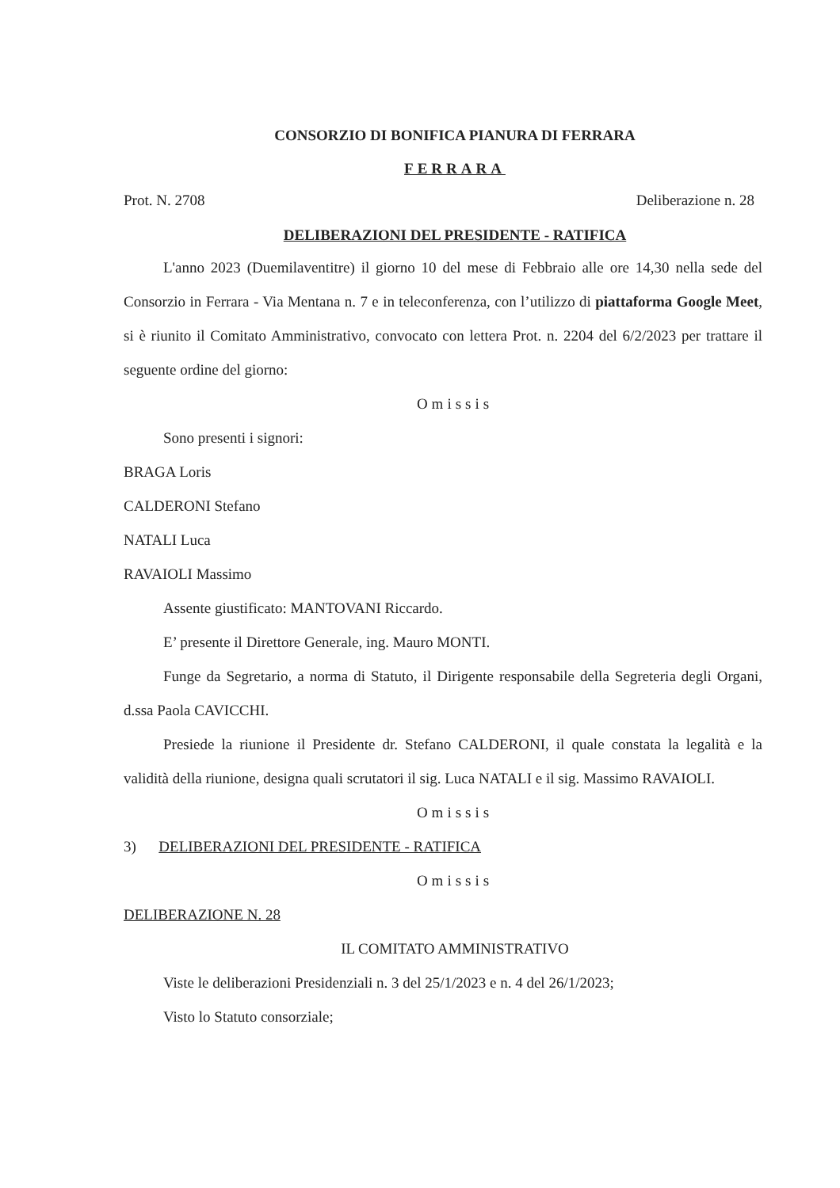CONSORZIO DI BONIFICA PIANURA DI FERRARA
FERRARA
Prot. N. 2708 Deliberazione n. 28
DELIBERAZIONI DEL PRESIDENTE - RATIFICA
L'anno 2023 (Duemilaventitre) il giorno 10 del mese di Febbraio alle ore 14,30 nella sede del Consorzio in Ferrara - Via Mentana n. 7 e in teleconferenza, con l’utilizzo di piattaforma Google Meet, si è riunito il Comitato Amministrativo, convocato con lettera Prot. n. 2204 del 6/2/2023 per trattare il seguente ordine del giorno:
Omissis
Sono presenti i signori:
BRAGA Loris
CALDERONI Stefano
NATALI Luca
RAVAIOLI Massimo
Assente giustificato: MANTOVANI Riccardo.
E’ presente il Direttore Generale, ing. Mauro MONTI.
Funge da Segretario, a norma di Statuto, il Dirigente responsabile della Segreteria degli Organi, d.ssa Paola CAVICCHI.
Presiede la riunione il Presidente dr. Stefano CALDERONI, il quale constata la legalità e la validità della riunione, designa quali scrutatori il sig. Luca NATALI e il sig. Massimo RAVAIOLI.
Omissis
3) DELIBERAZIONI DEL PRESIDENTE - RATIFICA
Omissis
DELIBERAZIONE N. 28
IL COMITATO AMMINISTRATIVO
Viste le deliberazioni Presidenziali n. 3 del 25/1/2023 e n. 4 del 26/1/2023;
Visto lo Statuto consorziale;